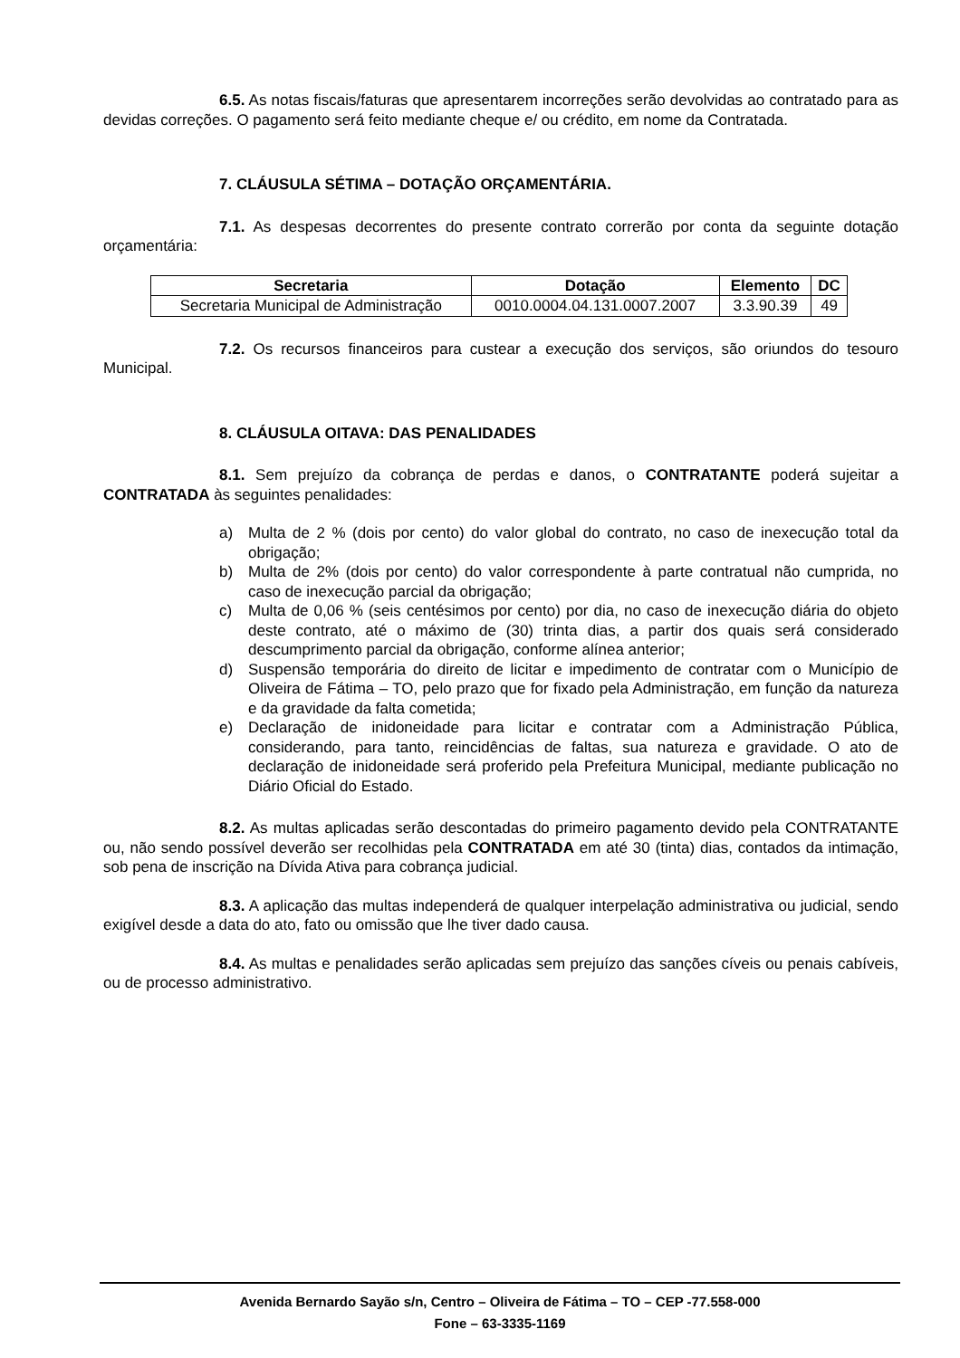6.5. As notas fiscais/faturas que apresentarem incorreções serão devolvidas ao contratado para as devidas correções. O pagamento será feito mediante cheque e/ ou crédito, em nome da Contratada.
7. CLÁUSULA SÉTIMA – DOTAÇÃO ORÇAMENTÁRIA.
7.1. As despesas decorrentes do presente contrato correrão por conta da seguinte dotação orçamentária:
| Secretaria | Dotação | Elemento | DC |
| --- | --- | --- | --- |
| Secretaria Municipal de Administração | 0010.0004.04.131.0007.2007 | 3.3.90.39 | 49 |
7.2. Os recursos financeiros para custear a execução dos serviços, são oriundos do tesouro Municipal.
8. CLÁUSULA OITAVA: DAS PENALIDADES
8.1. Sem prejuízo da cobrança de perdas e danos, o CONTRATANTE poderá sujeitar a CONTRATADA às seguintes penalidades:
a) Multa de 2 % (dois por cento) do valor global do contrato, no caso de inexecução total da obrigação;
b) Multa de 2% (dois por cento) do valor correspondente à parte contratual não cumprida, no caso de inexecução parcial da obrigação;
c) Multa de 0,06 % (seis centésimos por cento) por dia, no caso de inexecução diária do objeto deste contrato, até o máximo de (30) trinta dias, a partir dos quais será considerado descumprimento parcial da obrigação, conforme alínea anterior;
d) Suspensão temporária do direito de licitar e impedimento de contratar com o Município de Oliveira de Fátima – TO, pelo prazo que for fixado pela Administração, em função da natureza e da gravidade da falta cometida;
e) Declaração de inidoneidade para licitar e contratar com a Administração Pública, considerando, para tanto, reincidências de faltas, sua natureza e gravidade. O ato de declaração de inidoneidade será proferido pela Prefeitura Municipal, mediante publicação no Diário Oficial do Estado.
8.2. As multas aplicadas serão descontadas do primeiro pagamento devido pela CONTRATANTE ou, não sendo possível deverão ser recolhidas pela CONTRATADA em até 30 (tinta) dias, contados da intimação, sob pena de inscrição na Dívida Ativa para cobrança judicial.
8.3. A aplicação das multas independerá de qualquer interpelação administrativa ou judicial, sendo exigível desde a data do ato, fato ou omissão que lhe tiver dado causa.
8.4. As multas e penalidades serão aplicadas sem prejuízo das sanções cíveis ou penais cabíveis, ou de processo administrativo.
Avenida Bernardo Sayão s/n, Centro – Oliveira de Fátima – TO – CEP -77.558-000
Fone – 63-3335-1169